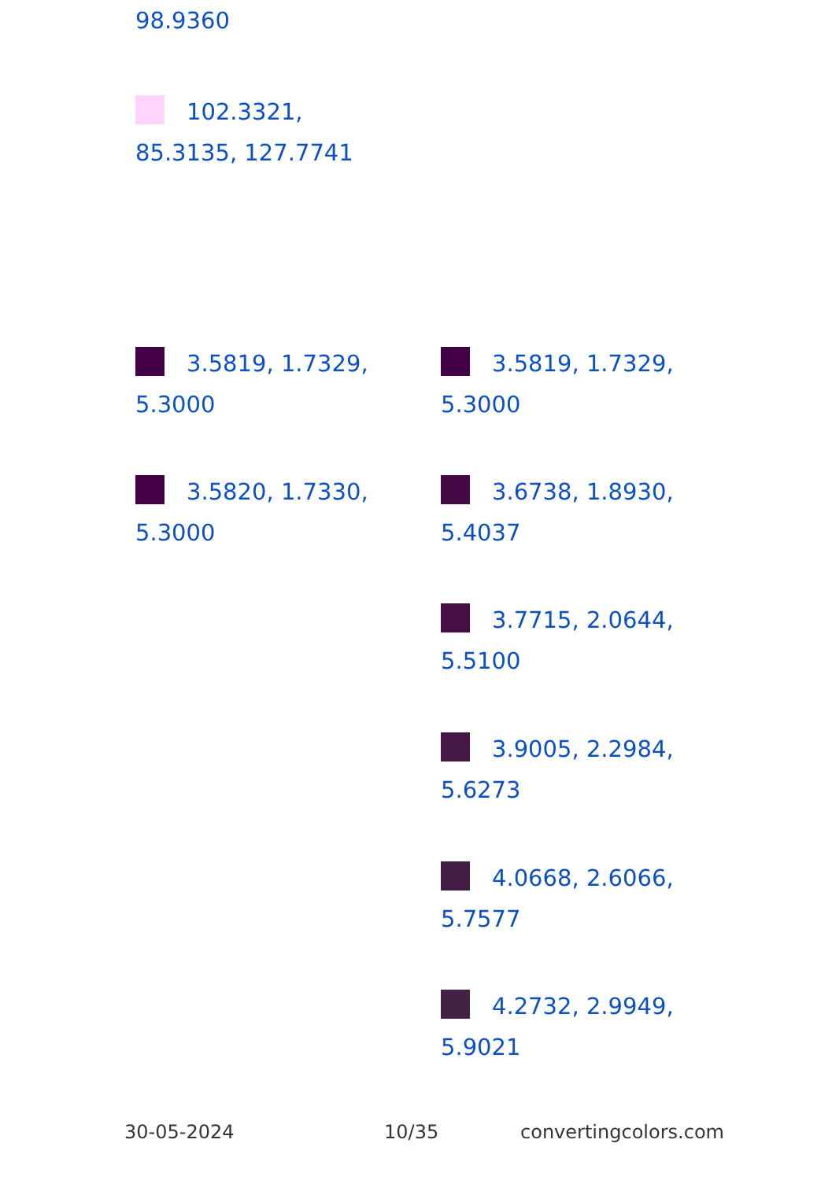98.9360
102.3321, 85.3135, 127.7741
3.5819, 1.7329, 5.3000
3.5819, 1.7329, 5.3000
3.5820, 1.7330, 5.3000
3.6738, 1.8930, 5.4037
3.7715, 2.0644, 5.5100
3.9005, 2.2984, 5.6273
4.0668, 2.6066, 5.7577
4.2732, 2.9949, 5.9021
30-05-2024 10/35 convertingcolors.com